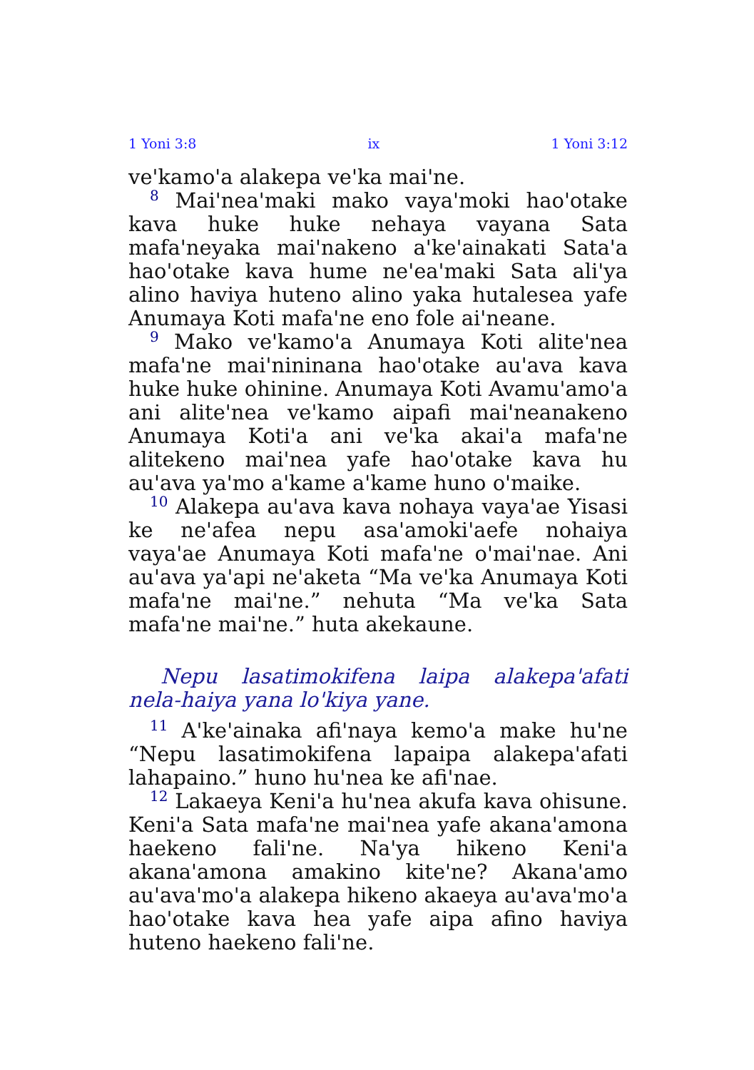1 Yoni 3:8 ix 1 Yoni 3:12
ve'kamo'a alakepa ve'ka mai'ne.
<sup>8</sup> Mai'nea'maki mako vaya'moki hao'otake kava huke huke nehaya vayana Sata mafa'neyaka mai'nakeno a'ke'ainakati Sata'a hao'otake kava hume ne'ea'maki Sata ali'ya alino haviya huteno alino yaka hutalesea yafe Anumaya Koti mafa'ne eno fole ai'neane.
<sup>9</sup> Mako ve'kamo'a Anumaya Koti alite'nea mafa'ne mai'nininana hao'otake au'ava kava huke huke ohinine. Anumaya Koti Avamu'amo'a ani alite'nea ve'kamo aipafi mai'neanakeno Anumaya Koti'a ani ve'ka akai'a mafa'ne alitekeno mai'nea yafe hao'otake kava hu au'ava ya'mo a'kame a'kame huno o'maike.
<sup>10</sup> Alakepa au'ava kava nohaya vaya'ae Yisasi ke ne'afea nepu asa'amoki'aefe nohaiya vaya'ae Anumaya Koti mafa'ne o'mai'nae. Ani au'ava ya'api ne'aketa “Ma ve'ka Anumaya Koti mafa'ne mai'ne.” nehuta “Ma ve'ka Sata mafa'ne mai'ne.” huta akekaune.
Nepu lasatimokifena laipa alakepa'afati nela-haiya yana lo'kiya yane.
<sup>11</sup> A'ke'ainaka afi'naya kemo'a make hu'ne “Nepu lasatimokifena lapaipa alakepa'afati lahapaino.” huno hu'nea ke afi'nae.
<sup>12</sup> Lakaeya Keni'a hu'nea akufa kava ohisune. Keni'a Sata mafa'ne mai'nea yafe akana'amona haekeno fali'ne. Na'ya hikeno Keni'a akana'amona amakino kite'ne? Akana'amo au'ava'mo'a alakepa hikeno akaeya au'ava'mo'a hao'otake kava hea yafe aipa afino haviya huteno haekeno fali'ne.